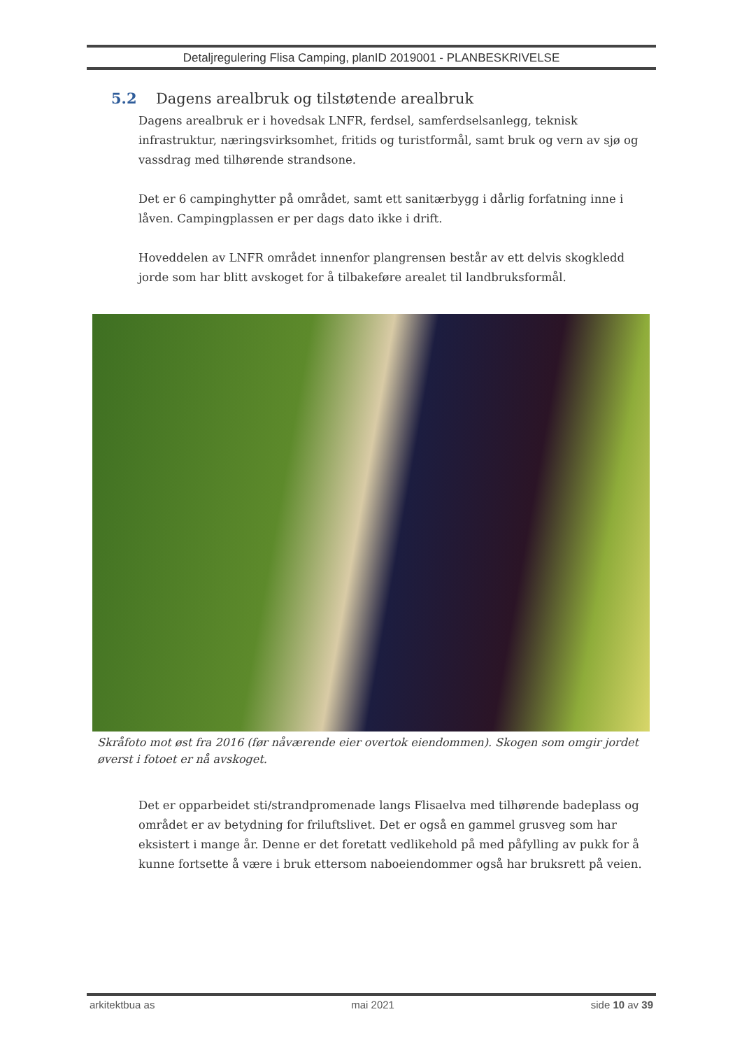Detaljregulering Flisa Camping, planID 2019001 - PLANBESKRIVELSE
5.2 Dagens arealbruk og tilstøtende arealbruk
Dagens arealbruk er i hovedsak LNFR, ferdsel, samferdselsanlegg, teknisk infrastruktur, næringsvirksomhet, fritids og turistformål, samt bruk og vern av sjø og vassdrag med tilhørende strandsone.
Det er 6 campinghytter på området, samt ett sanitærbygg i dårlig forfatning inne i låven. Campingplassen er per dags dato ikke i drift.
Hoveddelen av LNFR området innenfor plangrensen består av ett delvis skogkledd jorde som har blitt avskoget for å tilbakeføre arealet til landbruksformål.
Skråfoto mot øst fra 2016 (før nåværende eier overtok eiendommen). Skogen som omgir jordet øverst i fotoet er nå avskoget.
Det er opparbeidet sti/strandpromenade langs Flisaelva med tilhørende badeplass og området er av betydning for friluftslivet. Det er også en gammel grusveg som har eksistert i mange år. Denne er det foretatt vedlikehold på med påfylling av pukk for å kunne fortsette å være i bruk ettersom naboeiendommer også har bruksrett på veien.
arkitektbua as mai 2021 side 10 av 39